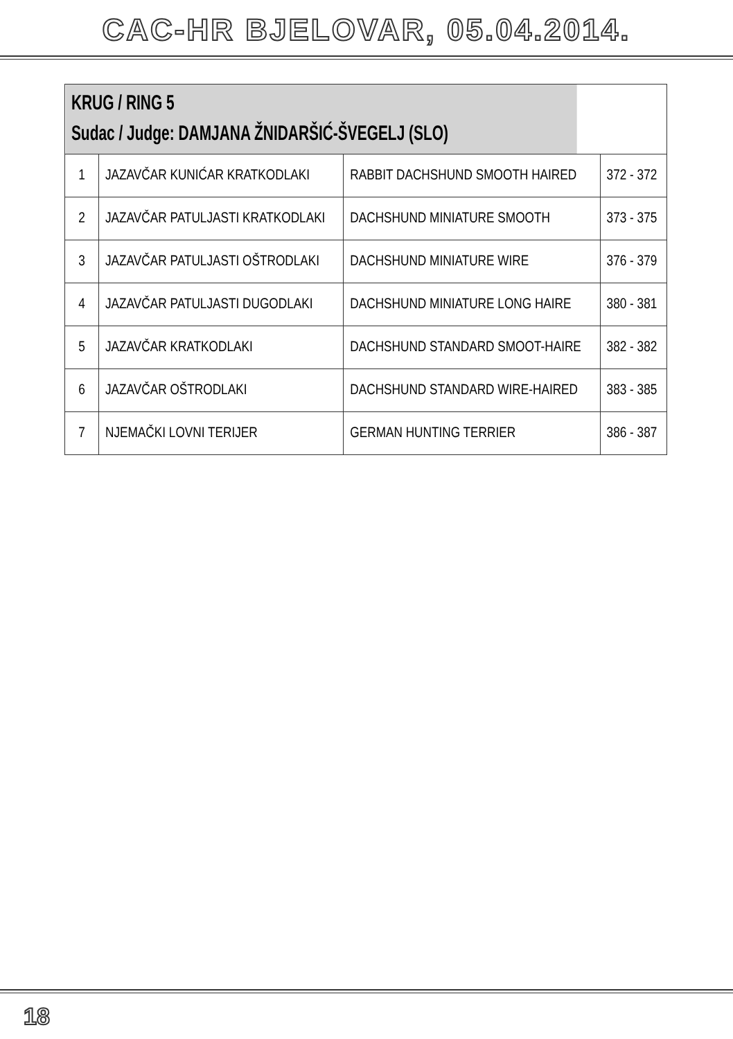CAC-HR BJELOVAR, 05.04.2014.
| KRUG / RING 5 Sudac / Judge: DAMJANA ŽNIDARŠIĆ-ŠVEGELJ (SLO) | | | |
| --- | --- | --- | --- |
| 1 | JAZAVČAR KUNIĆAR KRATKODLAKI | RABBIT DACHSHUND SMOOTH HAIRED | 372 - 372 |
| 2 | JAZAVČAR PATULJASTI KRATKODLAKI | DACHSHUND MINIATURE SMOOTH | 373 - 375 |
| 3 | JAZAVČAR PATULJASTI OŠTRODLAKI | DACHSHUND MINIATURE WIRE | 376 - 379 |
| 4 | JAZAVČAR PATULJASTI DUGODLAKI | DACHSHUND MINIATURE LONG HAIRE | 380 - 381 |
| 5 | JAZAVČAR KRATKODLAKI | DACHSHUND STANDARD SMOOT-HAIRE | 382 - 382 |
| 6 | JAZAVČAR OŠTRODLAKI | DACHSHUND STANDARD WIRE-HAIRED | 383 - 385 |
| 7 | NJEMAČKI LOVNI TERIJER | GERMAN HUNTING TERRIER | 386 - 387 |
18